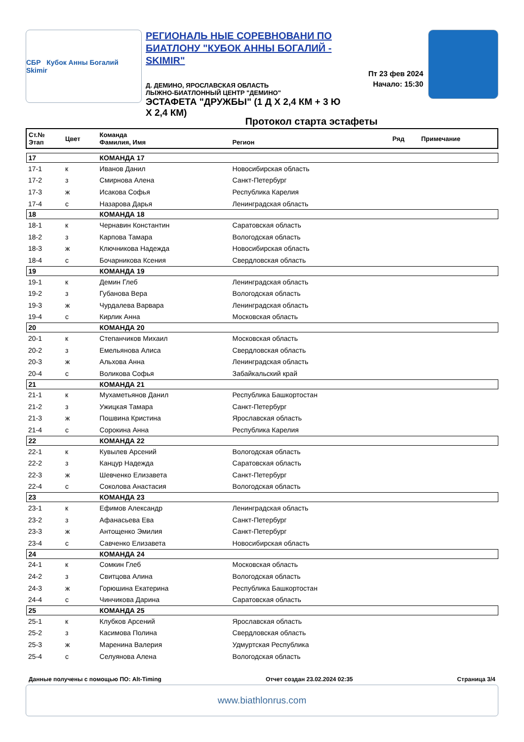СБР Кубок Анны Богалий Skimir
РЕГИОНАЛЬ НЫЕ СОРЕВНОВАНИ ПО БИАТЛОНУ "КУБОК АННЫ БОГАЛИЙ - SKIMIR"
Д. ДЕМИНО, ЯРОСЛАВСКАЯ ОБЛАСТЬ
ЛЫЖНО-БИАТЛОННЫЙ ЦЕНТР "ДЕМИНО"
ЭСТАФЕТА "ДРУЖБЫ" (1 Д Х 2,4 КМ + 3 Ю Х 2,4 КМ)
Пт 23 фев 2024
Начало: 15:30
Протокол старта эстафеты
| Ст.№ Этап | Цвет | Команда Фамилия, Имя | Регион | Ряд | Примечание |
| --- | --- | --- | --- | --- | --- |
| 17 | | КОМАНДА 17 | | | |
| 17-1 | к | Иванов Данил | Новосибирская область | | |
| 17-2 | з | Смирнова Алена | Санкт-Петербург | | |
| 17-3 | ж | Исакова Софья | Республика Карелия | | |
| 17-4 | с | Назарова Дарья | Ленинградская область | | |
| 18 | | КОМАНДА 18 | | | |
| 18-1 | к | Чернавин Константин | Саратовская область | | |
| 18-2 | з | Карпова Тамара | Вологодская область | | |
| 18-3 | ж | Ключникова Надежда | Новосибирская область | | |
| 18-4 | с | Бочарникова Ксения | Свердловская область | | |
| 19 | | КОМАНДА 19 | | | |
| 19-1 | к | Демин Глеб | Ленинградская область | | |
| 19-2 | з | Губанова Вера | Вологодская область | | |
| 19-3 | ж | Чурдалева Варвара | Ленинградская область | | |
| 19-4 | с | Кирлик Анна | Московская область | | |
| 20 | | КОМАНДА 20 | | | |
| 20-1 | к | Степанчиков Михаил | Московская область | | |
| 20-2 | з | Емельянова Алиса | Свердловская область | | |
| 20-3 | ж | Альхова Анна | Ленинградская область | | |
| 20-4 | с | Воликова Софья | Забайкальский край | | |
| 21 | | КОМАНДА 21 | | | |
| 21-1 | к | Мухаметьянов Данил | Республика Башкортостан | | |
| 21-2 | з | Ужицкая Тамара | Санкт-Петербург | | |
| 21-3 | ж | Пошвина Кристина | Ярославская область | | |
| 21-4 | с | Сорокина Анна | Республика Карелия | | |
| 22 | | КОМАНДА 22 | | | |
| 22-1 | к | Кувылев Арсений | Вологодская область | | |
| 22-2 | з | Канцур Надежда | Саратовская область | | |
| 22-3 | ж | Шевченко Елизавета | Санкт-Петербург | | |
| 22-4 | с | Соколова Анастасия | Вологодская область | | |
| 23 | | КОМАНДА 23 | | | |
| 23-1 | к | Ефимов Александр | Ленинградская область | | |
| 23-2 | з | Афанасьева Ева | Санкт-Петербург | | |
| 23-3 | ж | Антощенко Эмилия | Санкт-Петербург | | |
| 23-4 | с | Савченко Елизавета | Новосибирская область | | |
| 24 | | КОМАНДА 24 | | | |
| 24-1 | к | Сомкин Глеб | Московская область | | |
| 24-2 | з | Свитцова Алина | Вологодская область | | |
| 24-3 | ж | Горюшина Екатерина | Республика Башкортостан | | |
| 24-4 | с | Чинчикова Дарина | Саратовская область | | |
| 25 | | КОМАНДА 25 | | | |
| 25-1 | к | Клубков Арсений | Ярославская область | | |
| 25-2 | з | Касимова Полина | Свердловская область | | |
| 25-3 | ж | Маренина Валерия | Удмуртская Республика | | |
| 25-4 | с | Селуянова Алена | Вологодская область | | |
Данные получены с помощью ПО: Alt-Timing Отчет создан 23.02.2024 02:35 Страница 3/4
www.biathlonrus.com